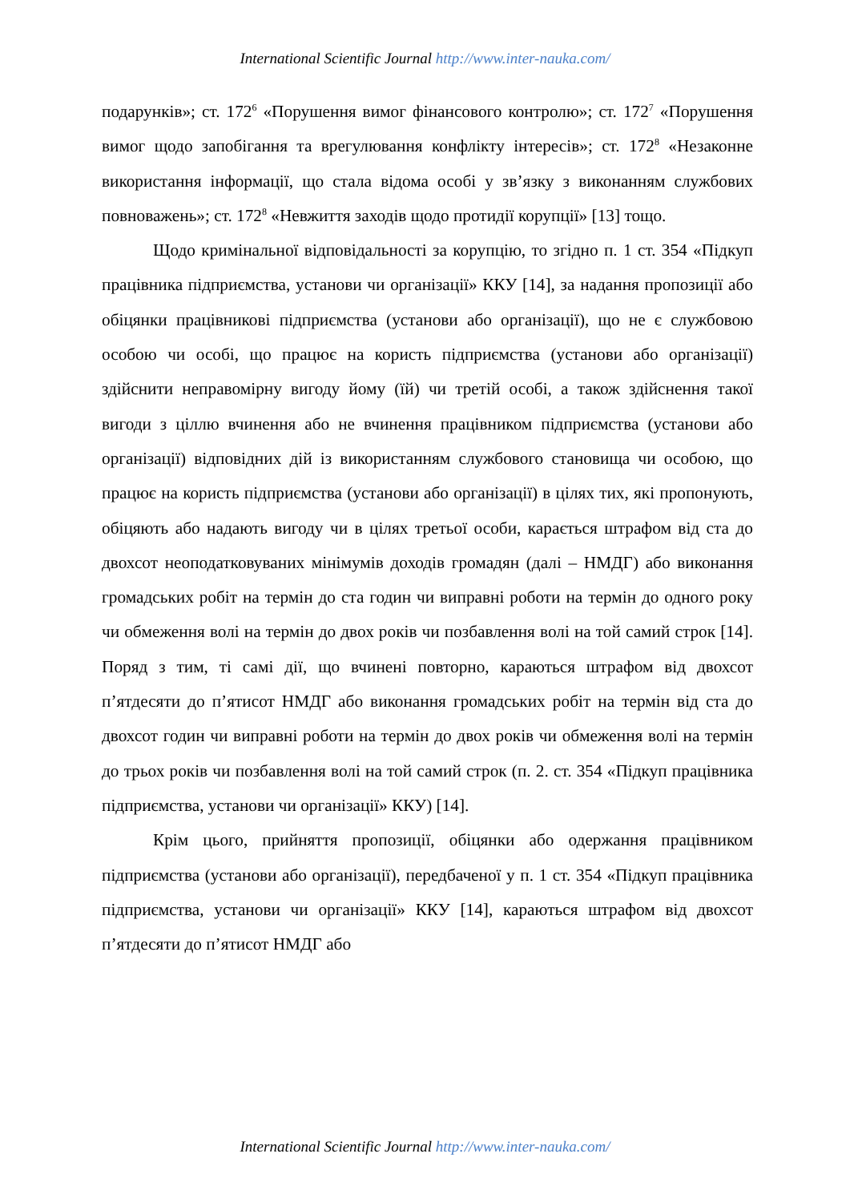International Scientific Journal http://www.inter-nauka.com/
подарунків»; ст. 172<sup>6</sup> «Порушення вимог фінансового контролю»; ст. 172<sup>7</sup> «Порушення вимог щодо запобігання та врегулювання конфлікту інтересів»; ст. 172<sup>8</sup> «Незаконне використання інформації, що стала відома особі у зв’язку з виконанням службових повноважень»; ст. 172<sup>8</sup> «Невжиття заходів щодо протидії корупції» [13] тощо.
Щодо кримінальної відповідальності за корупцію, то згідно п. 1 ст. 354 «Підкуп працівника підприємства, установи чи організації» ККУ [14], за надання пропозиції або обіцянки працівникові підприємства (установи або організації), що не є службовою особою чи особі, що працює на користь підприємства (установи або організації) здійснити неправомірну вигоду йому (їй) чи третій особі, а також здійснення такої вигоди з ціллю вчинення або не вчинення працівником підприємства (установи або організації) відповідних дій із використанням службового становища чи особою, що працює на користь підприємства (установи або організації) в цілях тих, які пропонують, обіцяють або надають вигоду чи в цілях третьої особи, карається штрафом від ста до двохсот неоподатковуваних мінімумів доходів громадян (далі – НМДГ) або виконання громадських робіт на термін до ста годин чи виправні роботи на термін до одного року чи обмеження волі на термін до двох років чи позбавлення волі на той самий строк [14]. Поряд з тим, ті самі дії, що вчинені повторно, караються штрафом від двохсот п’ятдесяти до п’ятисот НМДГ або виконання громадських робіт на термін від ста до двохсот годин чи виправні роботи на термін до двох років чи обмеження волі на термін до трьох років чи позбавлення волі на той самий строк (п. 2. ст. 354 «Підкуп працівника підприємства, установи чи організації» ККУ) [14].
Крім цього, прийняття пропозиції, обіцянки або одержання працівником підприємства (установи або організації), передбаченої у п. 1 ст. 354 «Підкуп працівника підприємства, установи чи організації» ККУ [14], караються штрафом від двохсот п’ятдесяти до п’ятисот НМДГ або
International Scientific Journal http://www.inter-nauka.com/